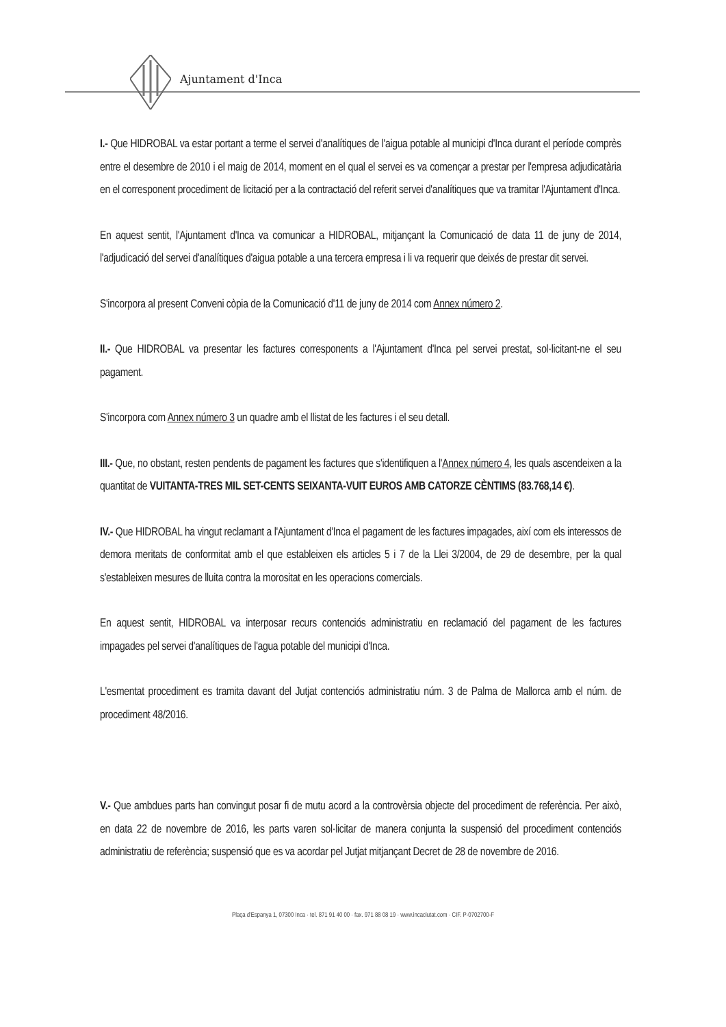Ajuntament d'Inca
I.- Que HIDROBAL va estar portant a terme el servei d'analítiques de l'aigua potable al municipi d'Inca durant el període comprès entre el desembre de 2010 i el maig de 2014, moment en el qual el servei es va començar a prestar per l'empresa adjudicatària en el corresponent procediment de licitació per a la contractació del referit servei d'analítiques que va tramitar l'Ajuntament d'Inca.
En aquest sentit, l'Ajuntament d'Inca va comunicar a HIDROBAL, mitjançant la Comunicació de data 11 de juny de 2014, l'adjudicació del servei d'analítiques d'aigua potable a una tercera empresa i li va requerir que deixés de prestar dit servei.
S'incorpora al present Conveni còpia de la Comunicació d'11 de juny de 2014 com Annex número 2.
II.- Que HIDROBAL va presentar les factures corresponents a l'Ajuntament d'Inca pel servei prestat, sol·licitant-ne el seu pagament.
S'incorpora com Annex número 3 un quadre amb el llistat de les factures i el seu detall.
III.- Que, no obstant, resten pendents de pagament les factures que s'identifiquen a l'Annex número 4, les quals ascendeixen a la quantitat de VUITANTA-TRES MIL SET-CENTS SEIXANTA-VUIT EUROS AMB CATORZE CÈNTIMS (83.768,14 €).
IV.- Que HIDROBAL ha vingut reclamant a l'Ajuntament d'Inca el pagament de les factures impagades, així com els interessos de demora meritats de conformitat amb el que estableixen els articles 5 i 7 de la Llei 3/2004, de 29 de desembre, per la qual s'estableixen mesures de lluita contra la morositat en les operacions comercials.
En aquest sentit, HIDROBAL va interposar recurs contenciós administratiu en reclamació del pagament de les factures impagades pel servei d'analítiques de l'agua potable del municipi d'Inca.
L'esmentat procediment es tramita davant del Jutjat contenciós administratiu núm. 3 de Palma de Mallorca amb el núm. de procediment 48/2016.
V.- Que ambdues parts han convingut posar fi de mutu acord a la controvèrsia objecte del procediment de referència. Per això, en data 22 de novembre de 2016, les parts varen sol·licitar de manera conjunta la suspensió del procediment contenciós administratiu de referència; suspensió que es va acordar pel Jutjat mitjançant Decret de 28 de novembre de 2016.
Plaça d'Espanya 1, 07300 Inca · tel. 871 91 40 00 · fax. 971 88 08 19 · www.incaciutat.com · CIF. P-0702700-F